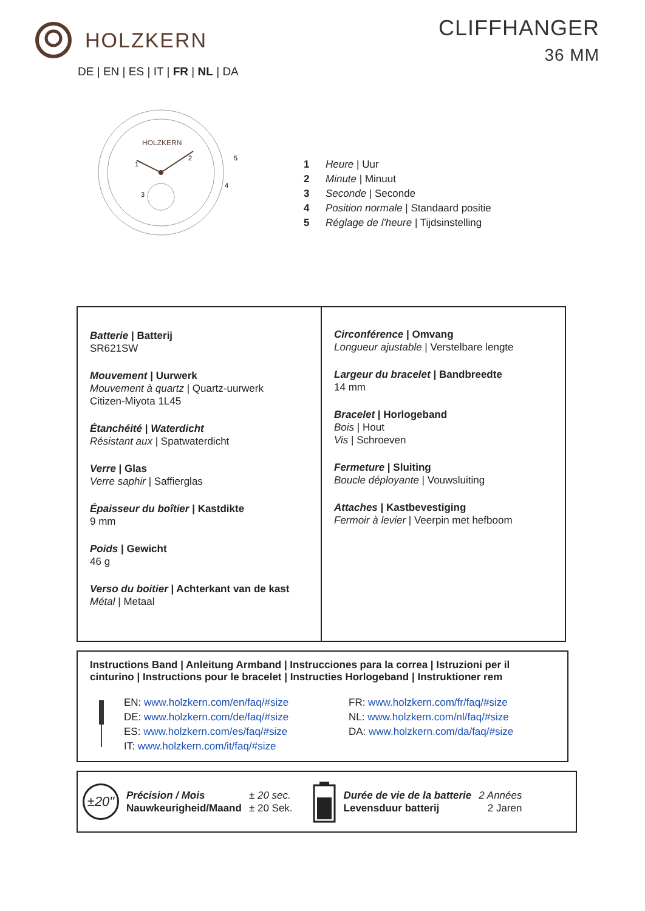HOLZKERN CLIFFHANGER
36 MM
DE | EN | ES | IT | FR | NL | DA
HOLZKERN
5
4
2
3
1
1 Heure | Uur
2 Minute | Minuut
3 Seconde | Seconde
4 Position normale | Standaard positie
5 Réglage de l'heure | Tijdsinstelling
| Batterie / Batterij SR621SW Mouvement / Uurwerk Mouvement à quartz / Quartz-uurwerk Citizen-Miyota 1L45 Étanchéité / Waterdicht Résistant aux / Spatwaterdicht Verre / Glas Verre saphir / Saffierglas Épaisseur du boîtier / Kastdikte 9 mm Poids / Gewicht 46 g Verso du boitier / Achterkant van de kast Métal / Metaal | Circonférence / Omvang Longueur ajustable / Verstelbare lengte Largeur du bracelet / Bandbreedte 14 mm Bracelet / Horlogeband Bois / Hout Vis / Schroeven Fermeture / Sluiting Boucle déployante / Vouwsluiting Attaches / Kastbevestiging Fermoir à levier / Veerpin met hefboom |
Instructions Band | Anleitung Armband | Instrucciones para la correa | Istruzioni per il cinturino | Instructions pour le bracelet | Instructies Horlogeband | Instruktioner rem
EN: www.holzkern.com/en/faq/#size
DE: www.holzkern.com/de/faq/#size
ES: www.holzkern.com/es/faq/#size
IT: www.holzkern.com/it/faq/#size
FR: www.holzkern.com/fr/faq/#size
NL: www.holzkern.com/nl/faq/#size
DA: www.holzkern.com/da/faq/#size
±20"
Précision / Mois
Nauwkeurigheid/Maand
± 20 sec.
± 20 Sek.
Durée de vie de la batterie
Levensduur batterij
2 Années
2 Jaren